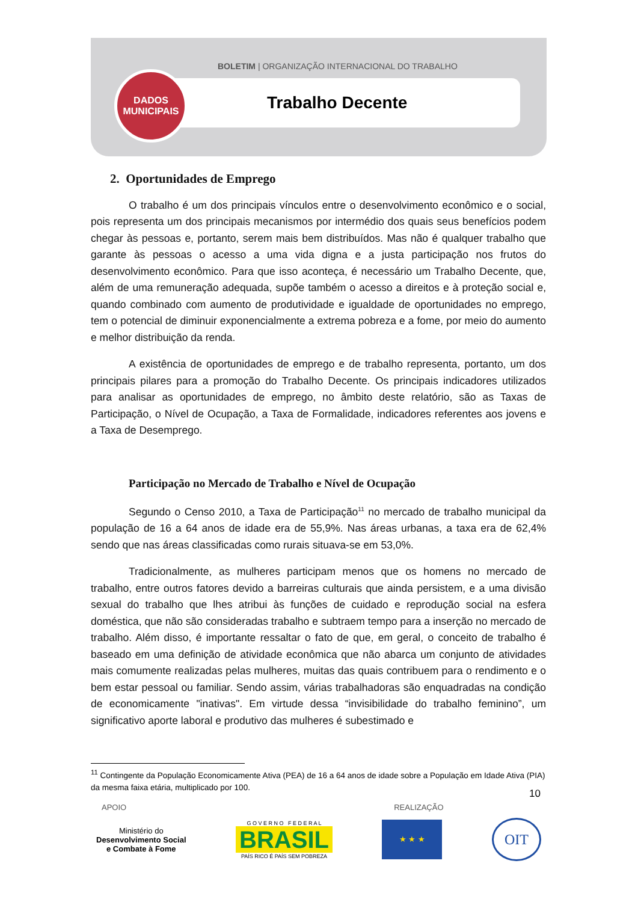BOLETIM | ORGANIZAÇÃO INTERNACIONAL DO TRABALHO
DADOS
MUNICIPAIS
Trabalho Decente
2. Oportunidades de Emprego
O trabalho é um dos principais vínculos entre o desenvolvimento econômico e o social, pois representa um dos principais mecanismos por intermédio dos quais seus benefícios podem chegar às pessoas e, portanto, serem mais bem distribuídos. Mas não é qualquer trabalho que garante às pessoas o acesso a uma vida digna e a justa participação nos frutos do desenvolvimento econômico. Para que isso aconteça, é necessário um Trabalho Decente, que, além de uma remuneração adequada, supõe também o acesso a direitos e à proteção social e, quando combinado com aumento de produtividade e igualdade de oportunidades no emprego, tem o potencial de diminuir exponencialmente a extrema pobreza e a fome, por meio do aumento e melhor distribuição da renda.
A existência de oportunidades de emprego e de trabalho representa, portanto, um dos principais pilares para a promoção do Trabalho Decente. Os principais indicadores utilizados para analisar as oportunidades de emprego, no âmbito deste relatório, são as Taxas de Participação, o Nível de Ocupação, a Taxa de Formalidade, indicadores referentes aos jovens e a Taxa de Desemprego.
Participação no Mercado de Trabalho e Nível de Ocupação
Segundo o Censo 2010, a Taxa de Participação<sup>11</sup> no mercado de trabalho municipal da população de 16 a 64 anos de idade era de 55,9%. Nas áreas urbanas, a taxa era de 62,4% sendo que nas áreas classificadas como rurais situava-se em 53,0%.
Tradicionalmente, as mulheres participam menos que os homens no mercado de trabalho, entre outros fatores devido a barreiras culturais que ainda persistem, e a uma divisão sexual do trabalho que lhes atribui às funções de cuidado e reprodução social na esfera doméstica, que não são consideradas trabalho e subtraem tempo para a inserção no mercado de trabalho. Além disso, é importante ressaltar o fato de que, em geral, o conceito de trabalho é baseado em uma definição de atividade econômica que não abarca um conjunto de atividades mais comumente realizadas pelas mulheres, muitas das quais contribuem para o rendimento e o bem estar pessoal ou familiar. Sendo assim, várias trabalhadoras são enquadradas na condição de economicamente "inativas". Em virtude dessa “invisibilidade do trabalho feminino”, um significativo aporte laboral e produtivo das mulheres é subestimado e
<sup>11</sup> Contingente da População Economicamente Ativa (PEA) de 16 a 64 anos de idade sobre a População em Idade Ativa (PIA) da mesma faixa etária, multiplicado por 100.
10
APOIO REALIZAÇÃO
Ministério do
Desenvolvimento Social
e Combate à Fome
G O V E R N O F E D E R A L
BRASIL
PAÍS RICO É PAÍS SEM POBREZA
★ ★ ★
OIT